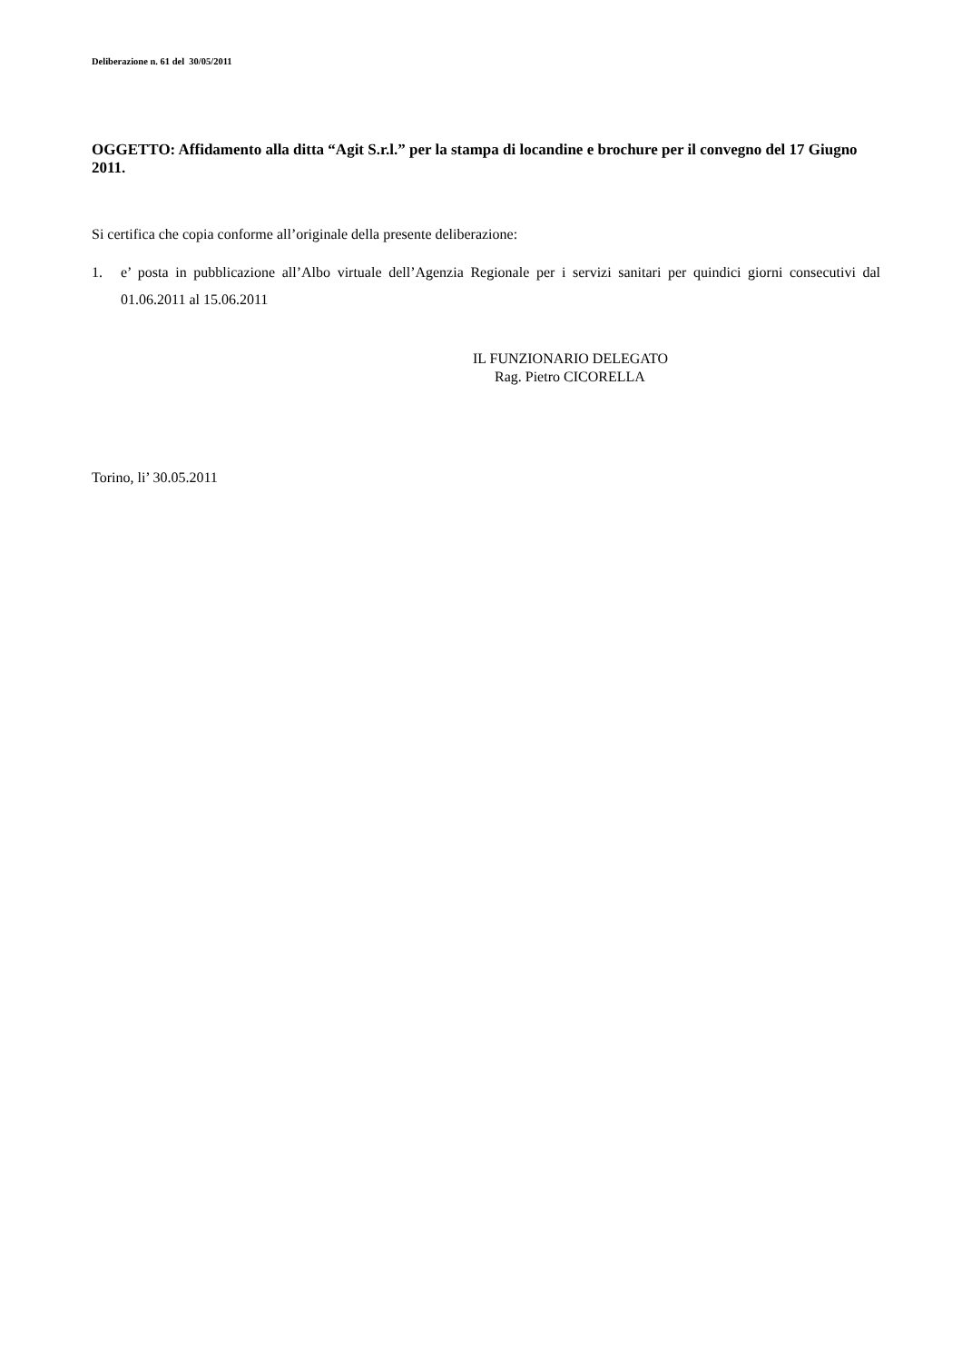Deliberazione n. 61 del 30/05/2011
OGGETTO: Affidamento alla ditta “Agit S.r.l.” per la stampa di locandine e brochure per il convegno del 17 Giugno 2011.
Si certifica che copia conforme all’originale della presente deliberazione:
1. e’ posta in pubblicazione all’Albo virtuale dell’Agenzia Regionale per i servizi sanitari per quindici giorni consecutivi dal 01.06.2011 al 15.06.2011
IL FUNZIONARIO DELEGATO
Rag. Pietro CICORELLA
Torino, li’ 30.05.2011